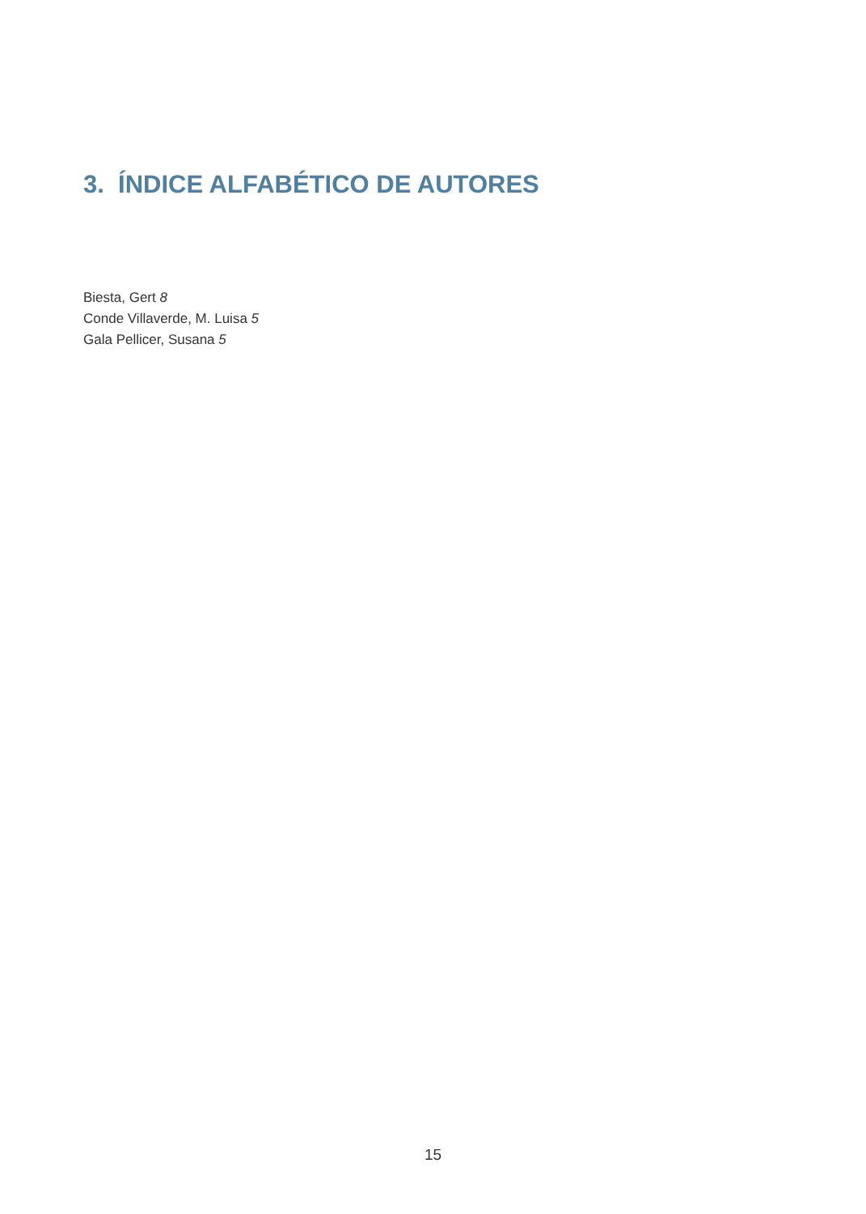3. ÍNDICE ALFABÉTICO DE AUTORES
Biesta, Gert 8
Conde Villaverde, M. Luisa 5
Gala Pellicer, Susana 5
15